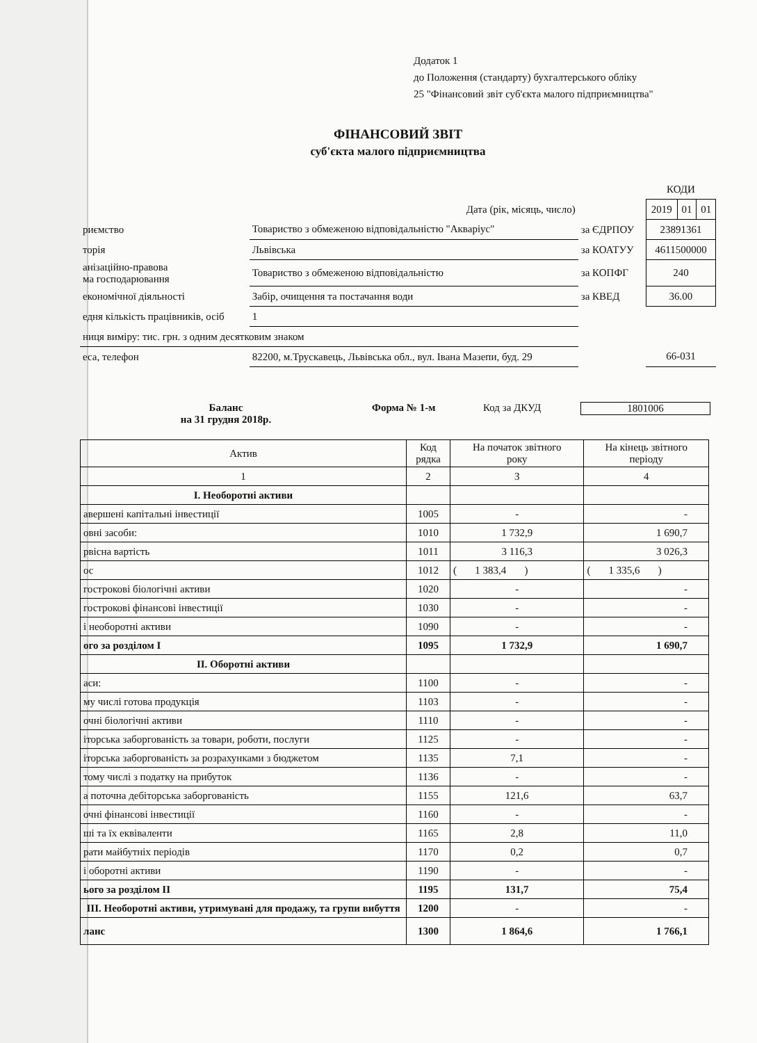Додаток 1
до Положення (стандарту) бухгалтерського обліку
25 "Фінансовий звіт суб'єкта малого підприємництва"
ФІНАНСОВИЙ ЗВІТ
суб'єкта малого підприємництва
| | | | КОДИ | | |
| Дата (рік, місяць, число) | | | 2019 | 01 | 01 |
| риємство | Товариство з обмеженою відповідальністю "Акваріус" | за ЄДРПОУ | 23891361 | | |
| торія | Львівська | за КОАТУУ | 4611500000 | | |
| анізаційно-правова ма господарювання | Товариство з обмеженою відповідальністю | за КОПФГ | 240 | | |
| економічної діяльності | Забір, очищення та постачання води | за КВЕД | 36.00 | | |
| едня кількість працівників, осіб | 1 | | | | |
| ниця виміру: тис. грн. з одним десятковим знаком | | | | | |
| еса, телефон | 82200, м.Трускавець, Львівська обл., вул. Івана Мазепи, буд. 29 | | 66-031 | | |
Баланс
на 31 грудня 2018р.
Форма № 1-м Код за ДКУД 1801006
| Актив | Код рядка | На початок звітного року | На кінець звітного періоду |
| --- | --- | --- | --- |
| 1 | 2 | 3 | 4 |
| I. Необоротні активи | | | |
| авершені капітальні інвестиції | 1005 | - | - |
| овні засоби: | 1010 | 1 732,9 | 1 690,7 |
| рвісна вартість | 1011 | 3 116,3 | 3 026,3 |
| ос | 1012 | ( 1 383,4 ) | ( 1 335,6 ) |
| гострокові біологічні активи | 1020 | - | - |
| гострокові фінансові інвестиції | 1030 | - | - |
| і необоротні активи | 1090 | - | - |
| ого за розділом I | 1095 | 1 732,9 | 1 690,7 |
| II. Оборотні активи | | | |
| аси: | 1100 | - | - |
| му числі готова продукція | 1103 | - | - |
| очні біологічні активи | 1110 | - | - |
| іторська заборгованість за товари, роботи, послуги | 1125 | - | - |
| іторська заборгованість за розрахунками з бюджетом | 1135 | 7,1 | - |
| тому числі з податку на прибуток | 1136 | - | - |
| а поточна дебіторська заборгованість | 1155 | 121,6 | 63,7 |
| очні фінансові інвестиції | 1160 | - | - |
| ші та їх еквіваленти | 1165 | 2,8 | 11,0 |
| рати майбутніх періодів | 1170 | 0,2 | 0,7 |
| і оборотні активи | 1190 | - | - |
| ього за розділом II | 1195 | 131,7 | 75,4 |
| III. Необоротні активи, утримувані для продажу, та групи вибуття | 1200 | - | - |
| ланс | 1300 | 1 864,6 | 1 766,1 |